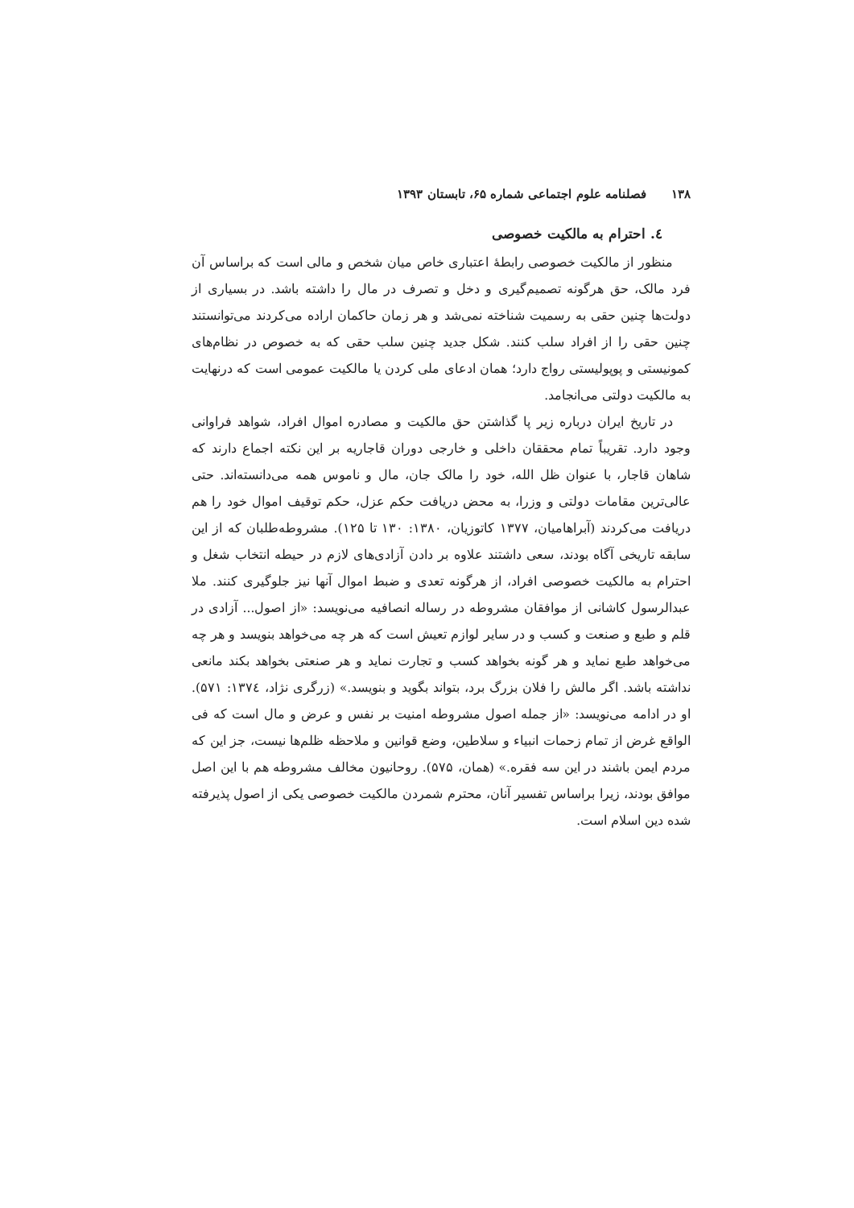۱۳۸ فصلنامه علوم اجتماعی شماره ۶۵، تابستان ۱۳۹۳
٤. احترام به مالکیت خصوصی
منظور از مالکیت خصوصی رابطهٔ اعتباری خاص میان شخص و مالی است که براساس آن فرد مالک، حق هرگونه تصمیم‌گیری و دخل و تصرف در مال را داشته باشد. در بسیاری از دولت‌ها چنین حقی به رسمیت شناخته نمی‌شد و هر زمان حاکمان اراده می‌کردند می‌توانستند چنین حقی را از افراد سلب کنند. شکل جدید چنین سلب حقی که به خصوص در نظام‌های کمونیستی و پوپولیستی رواج دارد؛ همان ادعای ملی کردن یا مالکیت عمومی است که درنهایت به مالکیت دولتی می‌انجامد.
در تاریخ ایران درباره زیر پا گذاشتن حق مالکیت و مصادره اموال افراد، شواهد فراوانی وجود دارد. تقریباً تمام محققان داخلی و خارجی دوران قاجاریه بر این نکته اجماع دارند که شاهان قاجار، با عنوان ظل الله، خود را مالک جان، مال و ناموس همه می‌دانسته‌اند. حتی عالی‌ترین مقامات دولتی و وزرا، به محض دریافت حکم عزل، حکم توقیف اموال خود را هم دریافت می‌کردند (آبراهامیان، ۱۳۷۷ کاتوزیان، ۱۳۸۰: ۱۳۰ تا ۱۲۵). مشروطه‌طلبان که از این سابقه تاریخی آگاه بودند، سعی داشتند علاوه بر دادن آزادی‌های لازم در حیطه انتخاب شغل و احترام به مالکیت خصوصی افراد، از هرگونه تعدی و ضبط اموال آنها نیز جلوگیری کنند. ملا عبدالرسول کاشانی از موافقان مشروطه در رساله انصافیه می‌نویسد: «از اصول... آزادی در قلم و طبع و صنعت و کسب و در سایر لوازم تعیش است که هر چه می‌خواهد بنویسد و هر چه می‌خواهد طبع نماید و هر گونه بخواهد کسب و تجارت نماید و هر صنعتی بخواهد بکند مانعی نداشته باشد. اگر مالش را فلان بزرگ برد، بتواند بگوید و بنویسد.» (زرگری نژاد، ۱۳۷٤: ۵۷۱). او در ادامه می‌نویسد: «از جمله اصول مشروطه امنیت بر نفس و عرض و مال است که فی الواقع غرض از تمام زحمات انبیاء و سلاطین، وضع قوانین و ملاحظه ظلم‌ها نیست، جز این که مردم ایمن باشند در این سه فقره.» (همان، ۵۷۵). روحانیون مخالف مشروطه هم با این اصل موافق بودند، زیرا براساس تفسیر آنان، محترم شمردن مالکیت خصوصی یکی از اصول پذیرفته شده دین اسلام است.